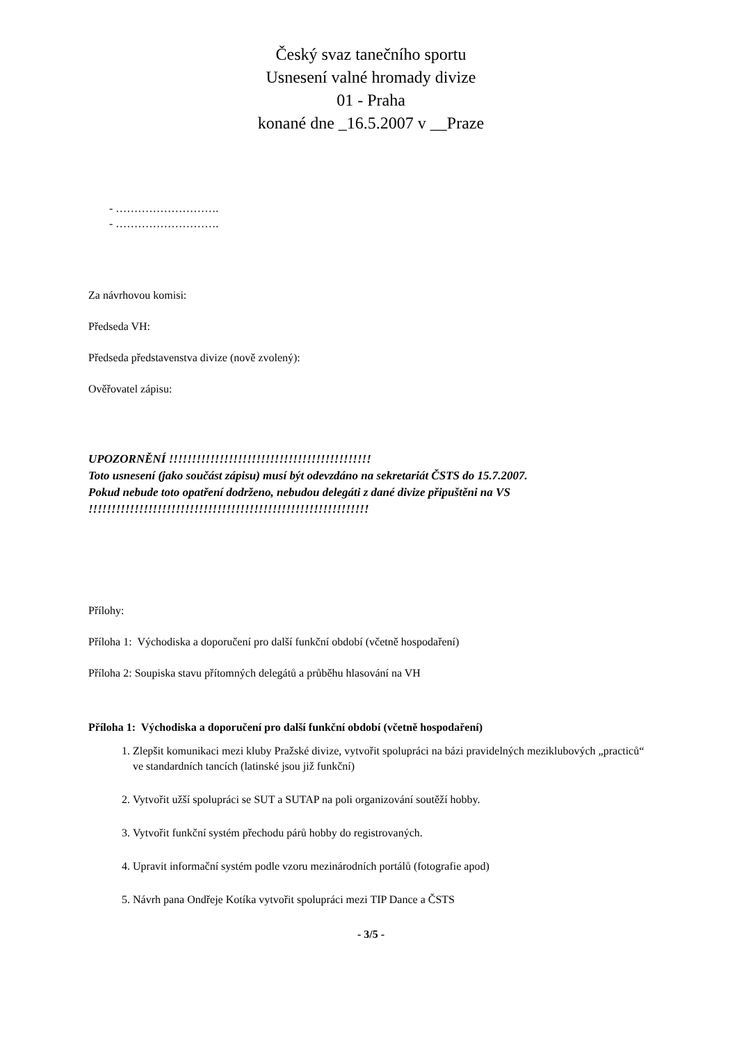Český svaz tanečního sportu
Usnesení valné hromady divize
01 - Praha
konané dne _16.5.2007 v __Praze
- ……………………….
- ……………………….
Za návrhovou komisi:
Předseda VH:
Předseda představenstva divize (nově zvolený):
Ověřovatel zápisu:
UPOZORNĚNÍ !!!!!!!!!!!!!!!!!!!!!!!!!!!!!!!!!!!!!!!!!!!!
Toto usnesení (jako součást zápisu) musí být odevzdáno na sekretariát ČSTS do 15.7.2007.
Pokud nebude toto opatření dodrženo, nebudou delegáti z dané divize připuštěni na VS
!!!!!!!!!!!!!!!!!!!!!!!!!!!!!!!!!!!!!!!!!!!!!!!!!!!!!!!!!!!!!
Přílohy:
Příloha 1: Východiska a doporučení pro další funkční období (včetně hospodaření)
Příloha 2: Soupiska stavu přítomných delegátů a průběhu hlasování na VH
Příloha 1: Východiska a doporučení pro další funkční období (včetně hospodaření)
1. Zlepšit komunikaci mezi kluby Pražské divize, vytvořit spolupráci na bázi pravidelných meziklubových „practiců“ ve standardních tancích (latinské jsou již funkční)
2. Vytvořit užší spolupráci se SUT a SUTAP na poli organizování soutěží hobby.
3. Vytvořit funkční systém přechodu párů hobby do registrovaných.
4. Upravit informační systém podle vzoru mezinárodních portálů (fotografie apod)
5. Návrh pana Ondřeje Kotíka vytvořit spolupráci mezi TIP Dance a ČSTS
- 3/5 -